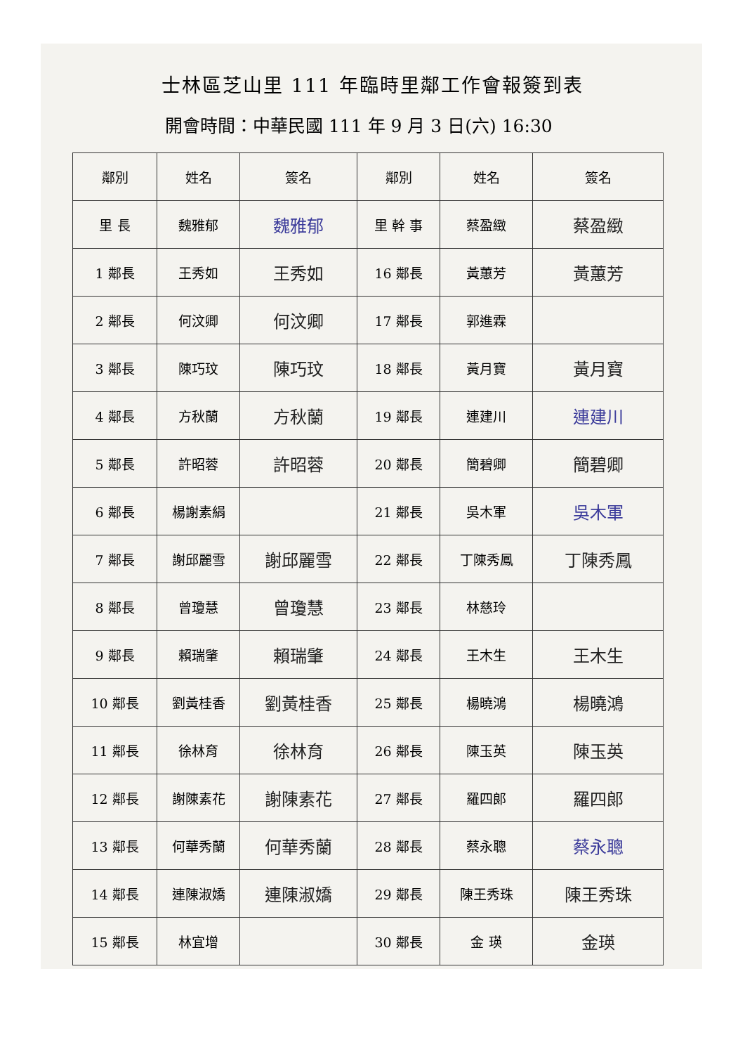士林區芝山里 111 年臨時里鄰工作會報簽到表
開會時間：中華民國 111 年 9 月 3 日(六) 16:30
| 鄰別 | 姓名 | 簽名 | 鄰別 | 姓名 | 簽名 |
| --- | --- | --- | --- | --- | --- |
| 里 長 | 魏雅郁 | 魏雅郁 | 里 幹 事 | 蔡盈緻 | 蔡盈緻 |
| 1 鄰長 | 王秀如 | 王秀如 | 16 鄰長 | 黃蕙芳 | 黃蕙芳 |
| 2 鄰長 | 何汶卿 | 何汶卿 | 17 鄰長 | 郭進霖 | |
| 3 鄰長 | 陳巧玟 | 陳巧玟 | 18 鄰長 | 黃月寶 | 黃月寶 |
| 4 鄰長 | 方秋蘭 | 方秋蘭 | 19 鄰長 | 連建川 | 連建川 |
| 5 鄰長 | 許昭蓉 | 許昭蓉 | 20 鄰長 | 簡碧卿 | 簡碧卿 |
| 6 鄰長 | 楊謝素絹 | | 21 鄰長 | 吳木軍 | 吳木軍 |
| 7 鄰長 | 謝邱麗雪 | 謝邱麗雪 | 22 鄰長 | 丁陳秀鳳 | 丁陳秀鳳 |
| 8 鄰長 | 曾瓊慧 | 曾瓊慧 | 23 鄰長 | 林慈玲 | |
| 9 鄰長 | 賴瑞肇 | 賴瑞肇 | 24 鄰長 | 王木生 | 王木生 |
| 10 鄰長 | 劉黃桂香 | 劉黃桂香 | 25 鄰長 | 楊曉鴻 | 楊曉鴻 |
| 11 鄰長 | 徐林育 | 徐林育 | 26 鄰長 | 陳玉英 | 陳玉英 |
| 12 鄰長 | 謝陳素花 | 謝陳素花 | 27 鄰長 | 羅四郎 | 羅四郎 |
| 13 鄰長 | 何華秀蘭 | 何華秀蘭 | 28 鄰長 | 蔡永聰 | 蔡永聰 |
| 14 鄰長 | 連陳淑嬌 | 連陳淑嬌 | 29 鄰長 | 陳王秀珠 | 陳王秀珠 |
| 15 鄰長 | 林宜增 | | 30 鄰長 | 金 瑛 | 金瑛 |